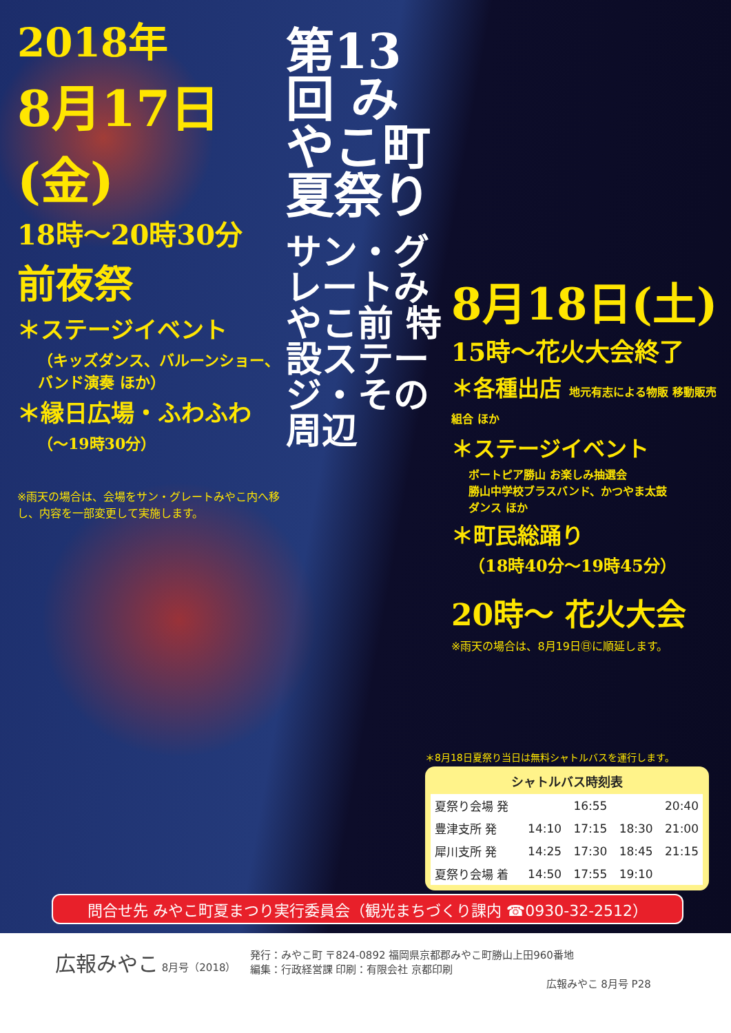2018年
8月17日(金)
18時～20時30分
前夜祭
＊ステージイベント
（キッズダンス、バルーンショー、バンド演奏 ほか）
＊縁日広場・ふわふわ
（～19時30分）
※雨天の場合は、会場をサン・グレートみやこ内へ移し、内容を一部変更して実施します。
第13回 みやこ町 夏祭り
サン・グレートみやこ前 特設ステージ・その周辺
8月18日(土)
15時～花火大会終了
＊各種出店 地元有志による物販 移動販売組合 ほか
＊ステージイベント
ボートピア勝山 お楽しみ抽選会
勝山中学校ブラスバンド、かつやま太鼓
ダンス ほか
＊町民総踊り
（18時40分～19時45分）
20時～ 花火大会
※雨天の場合は、8月19日㊐に順延します。
＊8月18日夏祭り当日は無料シャトルバスを運行します。
シャトルバス時刻表
| 夏祭り会場 発 | | 16:55 | | 20:40 |
| 豊津支所 発 | 14:10 | 17:15 | 18:30 | 21:00 |
| 犀川支所 発 | 14:25 | 17:30 | 18:45 | 21:15 |
| 夏祭り会場 着 | 14:50 | 17:55 | 19:10 | |
問合せ先 みやこ町夏まつり実行委員会（観光まちづくり課内 ☎0930-32-2512）
広報みやこ 8月号（2018） 発行：みやこ町 〒824-0892 福岡県京都郡みやこ町勝山上田960番地
編集：行政経営課 印刷：有限会社 京都印刷
広報みやこ 8月号 P28